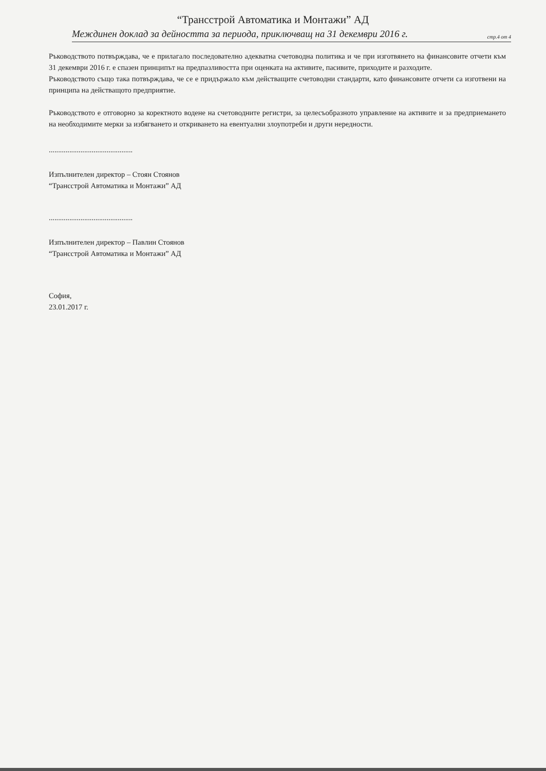“Трансстрой Автоматика и Монтажи” АД
Междинен доклад за дейността за периода, приключващ на 31 декември 2016 г. стр.4 от 4
Ръководството потвърждава, че е прилагало последователно адекватна счетоводна политика и че при изготвянето на финансовите отчети към 31 декември 2016 г. е спазен принципът на предпазливостта при оценката на активите, пасивите, приходите и разходите.
Ръководството също така потвърждава, че се е придържало към действащите счетоводни стандарти, като финансовите отчети са изготвени на принципа на действащото предприятие.
Ръководството е отговорно за коректното водене на счетоводните регистри, за целесъобразното управление на активите и за предприемането на необходимите мерки за избягването и откриването на евентуални злоупотреби и други нередности.
.............................................
Изпълнителен директор – Стоян Стоянов
“Трансстрой Автоматика и Монтажи” АД
.............................................
Изпълнителен директор – Павлин Стоянов
“Трансстрой Автоматика и Монтажи” АД
София,
23.01.2017 г.